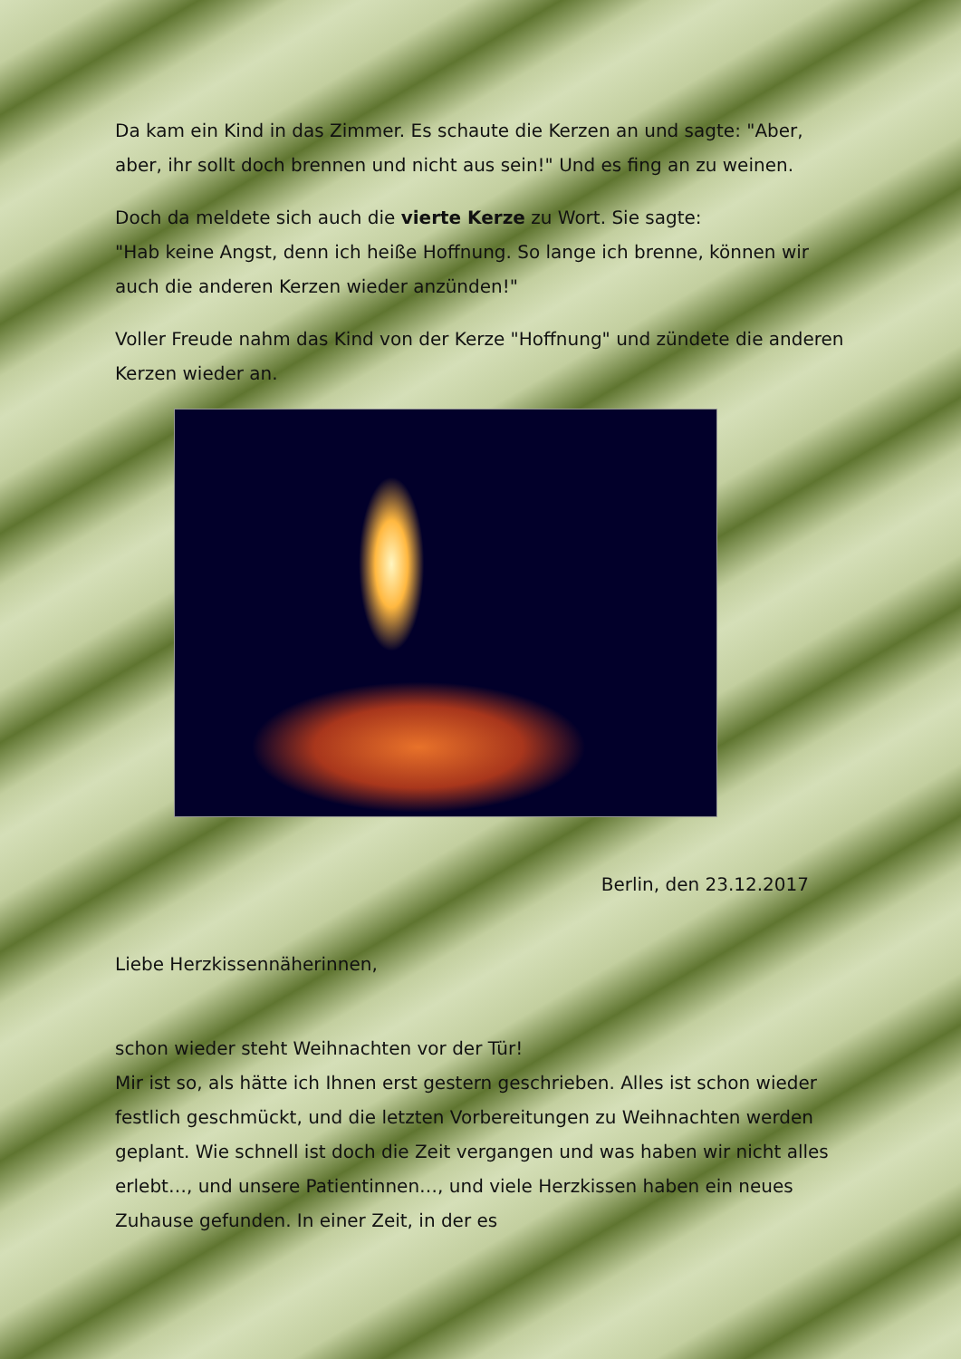Da kam ein Kind in das Zimmer. Es schaute die Kerzen an und sagte: "Aber, aber, ihr sollt doch brennen und nicht aus sein!" Und es fing an zu weinen.
Doch da meldete sich auch die vierte Kerze zu Wort. Sie sagte:
"Hab keine Angst, denn ich heiße Hoffnung. So lange ich brenne, können wir auch die anderen Kerzen wieder anzünden!"
Voller Freude nahm das Kind von der Kerze "Hoffnung" und zündete die anderen Kerzen wieder an.
Berlin, den 23.12.2017
Liebe Herzkissennäherinnen,
schon wieder steht Weihnachten vor der Tür!
Mir ist so, als hätte ich Ihnen erst gestern geschrieben. Alles ist schon wieder festlich geschmückt, und die letzten Vorbereitungen zu Weihnachten werden geplant. Wie schnell ist doch die Zeit vergangen und was haben wir nicht alles erlebt…, und unsere Patientinnen…, und viele Herzkissen haben ein neues Zuhause gefunden. In einer Zeit, in der es